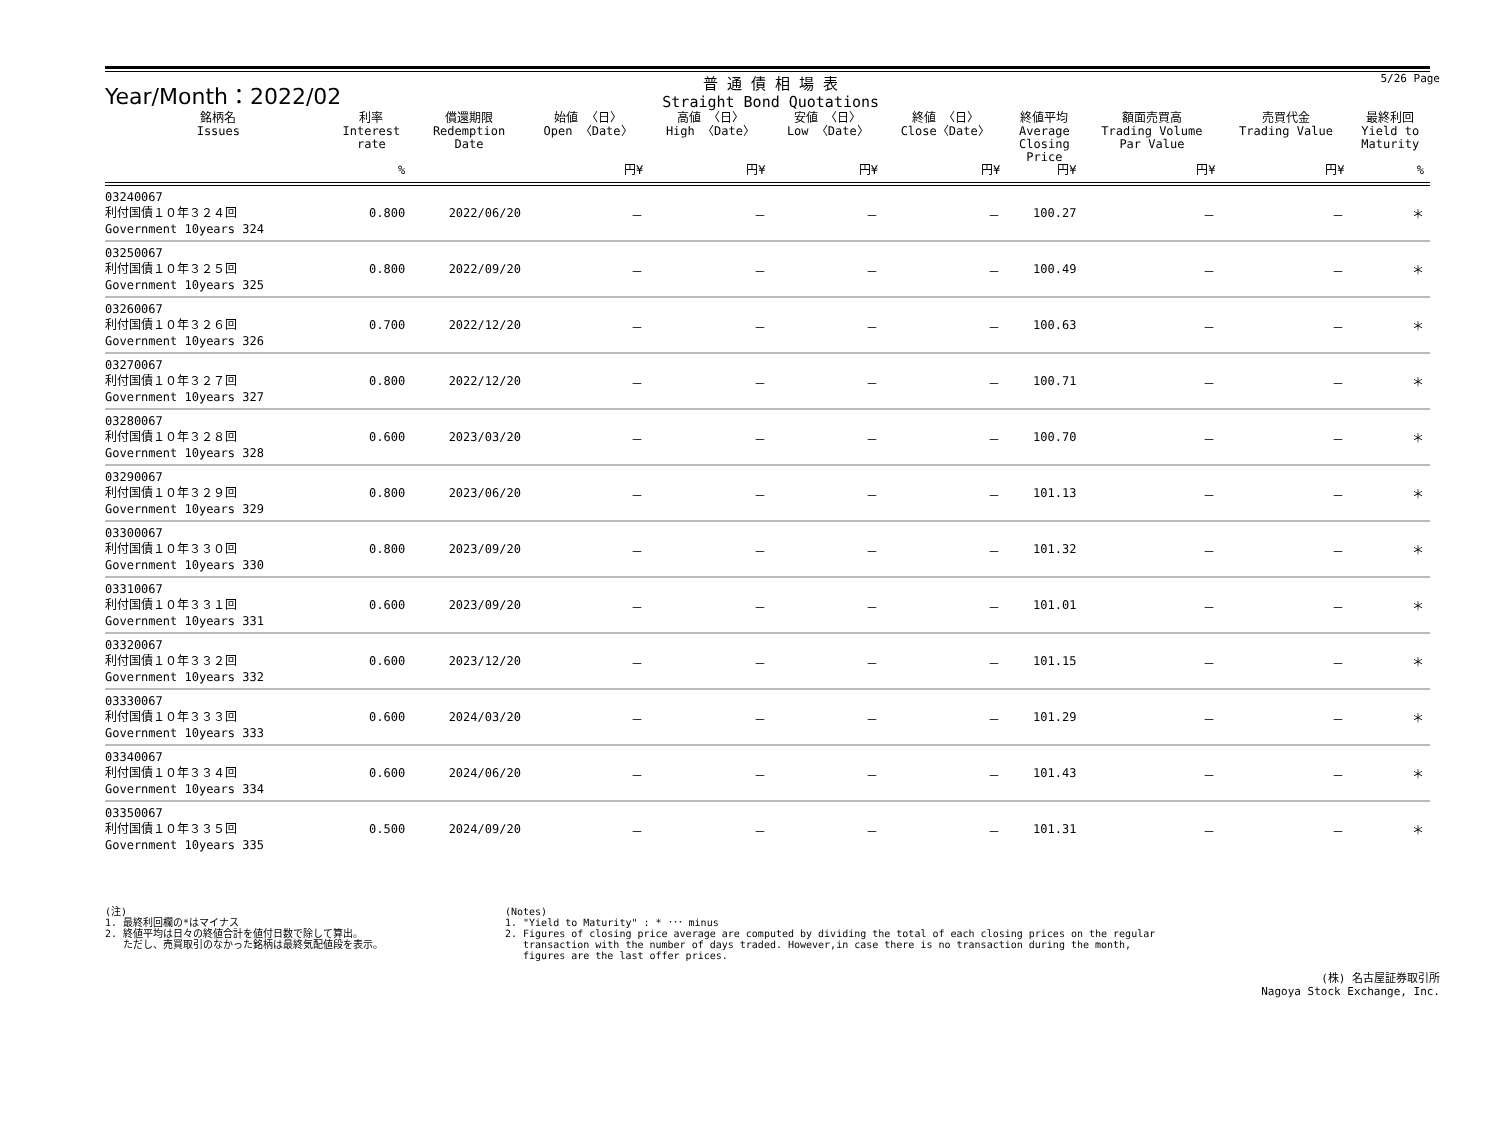Year/Month：2022/02
普 通 債 相 場 表
Straight Bond Quotations
5/26 Page
| 銘柄名 Issues | 利率 Interest rate | 償還期限 Redemption Date | 始値 〈日〉 Open 〈Date〉 | 高値 〈日〉 High 〈Date〉 | 安値 〈日〉 Low 〈Date〉 | 終値 〈日〉 Close〈Date〉 | 終値平均 Average Closing Price | 額面売買高 Trading Volume Par Value | 売買代金 Trading Value | 最終利回 Yield to Maturity |
| --- | --- | --- | --- | --- | --- | --- | --- | --- | --- | --- |
| | % | | 円¥ | 円¥ | 円¥ | 円¥ | 円¥ | 円¥ | 円¥ | % |
| 03240067 利付国債１０年３２４回 Government 10years 324 | 0.800 | 2022/06/20 | － | － | － | － | 100.27 | － | － | ＊ |
| 03250067 利付国債１０年３２５回 Government 10years 325 | 0.800 | 2022/09/20 | － | － | － | － | 100.49 | － | － | ＊ |
| 03260067 利付国債１０年３２６回 Government 10years 326 | 0.700 | 2022/12/20 | － | － | － | － | 100.63 | － | － | ＊ |
| 03270067 利付国債１０年３２７回 Government 10years 327 | 0.800 | 2022/12/20 | － | － | － | － | 100.71 | － | － | ＊ |
| 03280067 利付国債１０年３２８回 Government 10years 328 | 0.600 | 2023/03/20 | － | － | － | － | 100.70 | － | － | ＊ |
| 03290067 利付国債１０年３２９回 Government 10years 329 | 0.800 | 2023/06/20 | － | － | － | － | 101.13 | － | － | ＊ |
| 03300067 利付国債１０年３３０回 Government 10years 330 | 0.800 | 2023/09/20 | － | － | － | － | 101.32 | － | － | ＊ |
| 03310067 利付国債１０年３３１回 Government 10years 331 | 0.600 | 2023/09/20 | － | － | － | － | 101.01 | － | － | ＊ |
| 03320067 利付国債１０年３３２回 Government 10years 332 | 0.600 | 2023/12/20 | － | － | － | － | 101.15 | － | － | ＊ |
| 03330067 利付国債１０年３３３回 Government 10years 333 | 0.600 | 2024/03/20 | － | － | － | － | 101.29 | － | － | ＊ |
| 03340067 利付国債１０年３３４回 Government 10years 334 | 0.600 | 2024/06/20 | － | － | － | － | 101.43 | － | － | ＊ |
| 03350067 利付国債１０年３３５回 Government 10years 335 | 0.500 | 2024/09/20 | － | － | － | － | 101.31 | － | － | ＊ |
(注)
1. 最終利回欄の*はマイナス
2. 終値平均は日々の終値合計を値付日数で除して算出。
ただし、売買取引のなかった銘柄は最終気配値段を表示。
(Notes)
1. "Yield to Maturity" : * ･･･ minus
2. Figures of closing price average are computed by dividing the total of each closing prices on the regular
transaction with the number of days traded. However,in case there is no transaction during the month,
figures are the last offer prices.
(株) 名古屋証券取引所
Nagoya Stock Exchange, Inc.